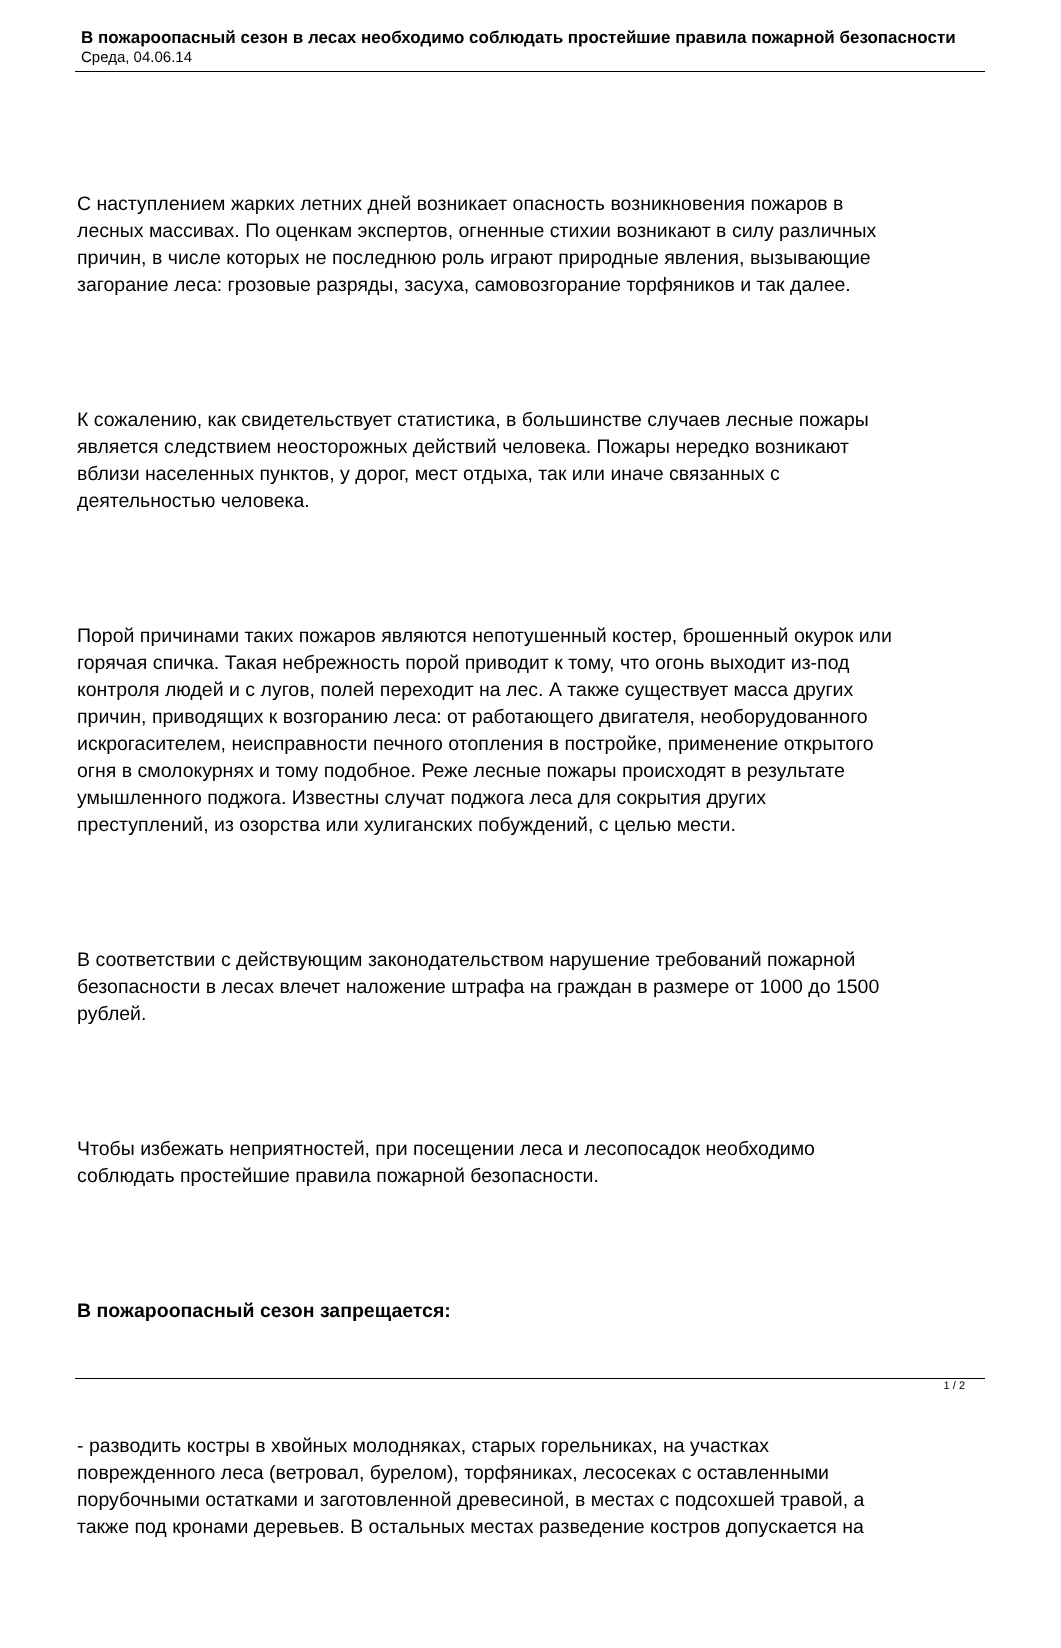В пожароопасный сезон в лесах необходимо соблюдать простейшие правила пожарной безопасности
Среда, 04.06.14
С наступлением жарких летних дней возникает опасность возникновения пожаров в
лесных массивах. По оценкам экспертов, огненные стихии возникают в силу различных
причин, в числе которых не последнюю роль играют природные явления, вызывающие
загорание леса: грозовые разряды, засуха, самовозгорание торфяников и так далее.
К сожалению, как свидетельствует статистика, в большинстве случаев лесные пожары
является следствием неосторожных действий человека. Пожары нередко возникают
вблизи населенных пунктов, у дорог, мест отдыха, так или иначе связанных с
деятельностью человека.
Порой причинами таких пожаров являются непотушенный костер, брошенный окурок или
горячая спичка. Такая небрежность порой приводит к тому, что огонь выходит из-под
контроля людей и с лугов, полей переходит на лес. А также существует масса других
причин, приводящих к возгоранию леса: от работающего двигателя, необорудованного
искрогасителем, неисправности печного отопления в постройке, применение открытого
огня в смолокурнях и тому подобное. Реже лесные пожары происходят в результате
умышленного поджога. Известны случат поджога леса для сокрытия других
преступлений, из озорства или хулиганских побуждений, с целью мести.
В соответствии с действующим законодательством нарушение требований пожарной
безопасности в лесах влечет наложение штрафа на граждан в размере от 1000 до 1500
рублей.
Чтобы избежать неприятностей, при посещении леса и лесопосадок необходимо
соблюдать простейшие правила пожарной безопасности.
В пожароопасный сезон запрещается:
- разводить костры в хвойных молодняках, старых горельниках, на участках
поврежденного леса (ветровал, бурелом), торфяниках, лесосеках с оставленными
порубочными остатками и заготовленной древесиной, в местах с подсохшей травой, а
также под кронами деревьев. В остальных местах разведение костров допускается на
1 / 2